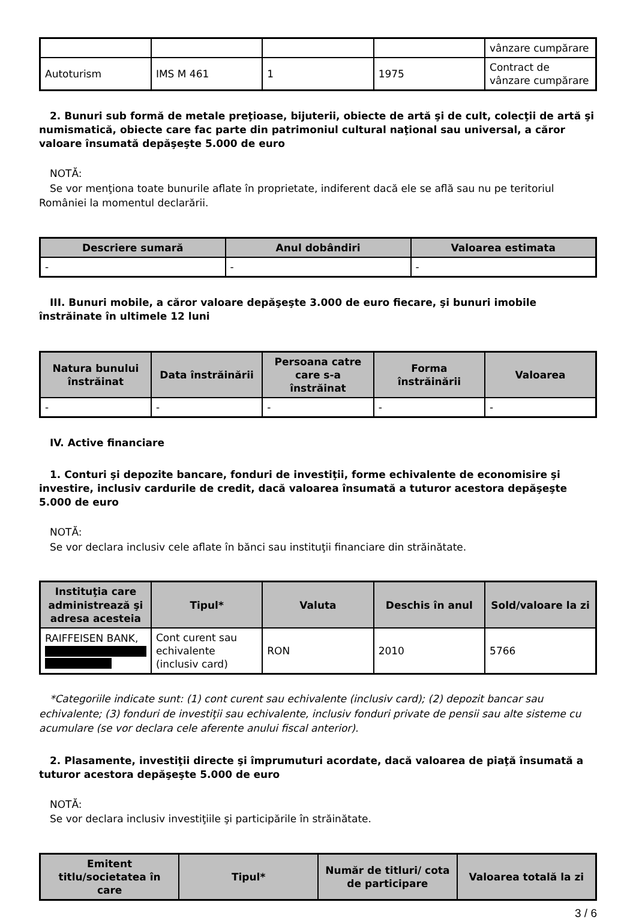| | | | | vânzare cumpărare |
| Autoturism | IMS M 461 | 1 | 1975 | Contract de vânzare cumpărare |
2. Bunuri sub formă de metale preţioase, bijuterii, obiecte de artă şi de cult, colecţii de artă şi numismatică, obiecte care fac parte din patrimoniul cultural naţional sau universal, a căror valoare însumată depăşeşte 5.000 de euro
NOTĂ:
Se vor menţiona toate bunurile aflate în proprietate, indiferent dacă ele se află sau nu pe teritoriul României la momentul declarării.
| Descriere sumară | Anul dobândiri | Valoarea estimata |
| --- | --- | --- |
| - | - | - |
III. Bunuri mobile, a căror valoare depăşeşte 3.000 de euro fiecare, şi bunuri imobile înstrăinate în ultimele 12 luni
| Natura bunului înstrăinat | Data înstrăinării | Persoana catre care s-a înstrăinat | Forma înstrăinării | Valoarea |
| --- | --- | --- | --- | --- |
| - | - | - | - | - |
IV. Active financiare
1. Conturi şi depozite bancare, fonduri de investiţii, forme echivalente de economisire şi investire, inclusiv cardurile de credit, dacă valoarea însumată a tuturor acestora depăşeşte 5.000 de euro
NOTĂ:
Se vor declara inclusiv cele aflate în bănci sau instituţii financiare din străinătate.
| Instituţia care administrează şi adresa acesteia | Tipul* | Valuta | Deschis în anul | Sold/valoare la zi |
| --- | --- | --- | --- | --- |
| RAIFFEISEN BANK, | Cont curent sau echivalente (inclusiv card) | RON | 2010 | 5766 |
*Categoriile indicate sunt: (1) cont curent sau echivalente (inclusiv card); (2) depozit bancar sau echivalente; (3) fonduri de investiţii sau echivalente, inclusiv fonduri private de pensii sau alte sisteme cu acumulare (se vor declara cele aferente anului fiscal anterior).
2. Plasamente, investiţii directe şi împrumuturi acordate, dacă valoarea de piaţă însumată a tuturor acestora depăşeşte 5.000 de euro
NOTĂ:
Se vor declara inclusiv investiţiile şi participările în străinătate.
| Emitent titlu/societatea în care | Tipul* | Număr de titluri/ cota de participare | Valoarea totală la zi |
| --- | --- | --- | --- |
3 / 6